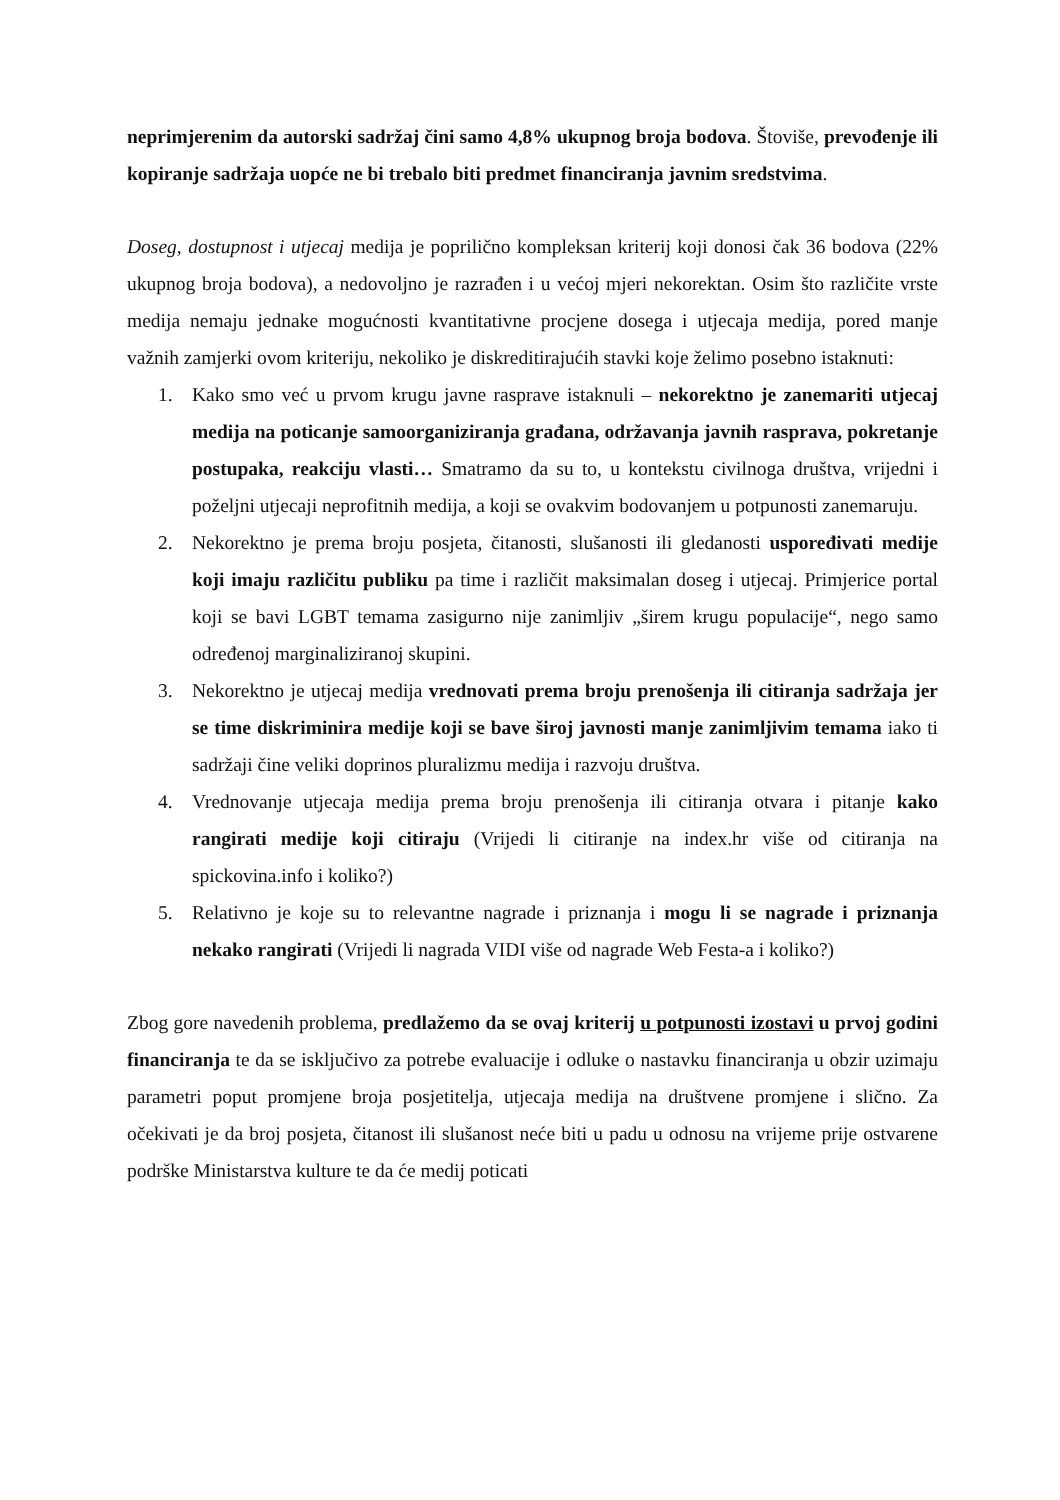neprimjerenim da autorski sadržaj čini samo 4,8% ukupnog broja bodova. Štoviše, prevođenje ili kopiranje sadržaja uopće ne bi trebalo biti predmet financiranja javnim sredstvima.
Doseg, dostupnost i utjecaj medija je poprilično kompleksan kriterij koji donosi čak 36 bodova (22% ukupnog broja bodova), a nedovoljno je razrađen i u većoj mjeri nekorektan. Osim što različite vrste medija nemaju jednake mogućnosti kvantitativne procjene dosega i utjecaja medija, pored manje važnih zamjerki ovom kriteriju, nekoliko je diskreditirajućih stavki koje želimo posebno istaknuti:
1. Kako smo već u prvom krugu javne rasprave istaknuli – nekorektno je zanemariti utjecaj medija na poticanje samoorganiziranja građana, održavanja javnih rasprava, pokretanje postupaka, reakciju vlasti… Smatramo da su to, u kontekstu civilnoga društva, vrijedni i poželjni utjecaji neprofitnih medija, a koji se ovakvim bodovanjem u potpunosti zanemaruju.
2. Nekorektno je prema broju posjeta, čitanosti, slušanosti ili gledanosti uspoređivati medije koji imaju različitu publiku pa time i različit maksimalan doseg i utjecaj. Primjerice portal koji se bavi LGBT temama zasigurno nije zanimljiv „širem krugu populacije“, nego samo određenoj marginaliziranoj skupini.
3. Nekorektno je utjecaj medija vrednovati prema broju prenošenja ili citiranja sadržaja jer se time diskriminira medije koji se bave široj javnosti manje zanimljivim temama iako ti sadržaji čine veliki doprinos pluralizmu medija i razvoju društva.
4. Vrednovanje utjecaja medija prema broju prenošenja ili citiranja otvara i pitanje kako rangirati medije koji citiraju (Vrijedi li citiranje na index.hr više od citiranja na spickovina.info i koliko?)
5. Relativno je koje su to relevantne nagrade i priznanja i mogu li se nagrade i priznanja nekako rangirati (Vrijedi li nagrada VIDI više od nagrade Web Festa-a i koliko?)
Zbog gore navedenih problema, predlažemo da se ovaj kriterij u potpunosti izostavi u prvoj godini financiranja te da se isključivo za potrebe evaluacije i odluke o nastavku financiranja u obzir uzimaju parametri poput promjene broja posjetitelja, utjecaja medija na društvene promjene i slično. Za očekivati je da broj posjeta, čitanost ili slušanost neće biti u padu u odnosu na vrijeme prije ostvarene podrške Ministarstva kulture te da će medij poticati